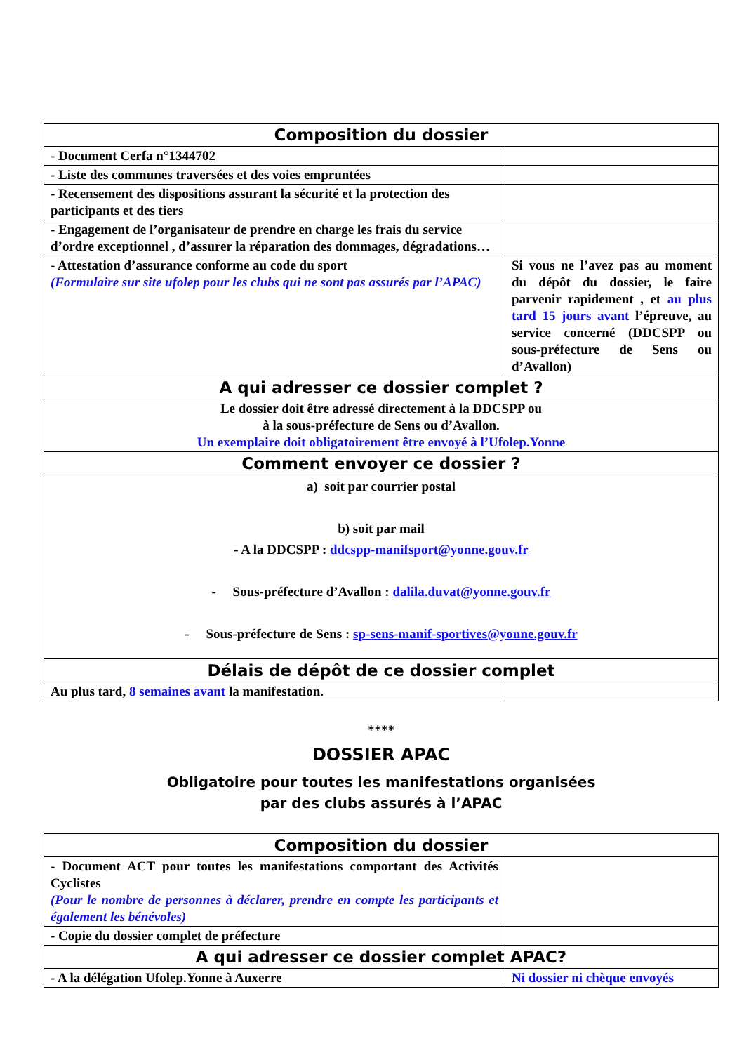| Composition du dossier | |
| - Document Cerfa n°1344702 | |
| - Liste des communes traversées et des voies empruntées | |
| - Recensement des dispositions assurant la sécurité et la protection des participants et des tiers | |
| - Engagement de l’organisateur de prendre en charge les frais du service d’ordre exceptionnel , d’assurer la réparation des dommages, dégradations… | |
| - Attestation d’assurance conforme au code du sport (Formulaire sur site ufolep pour les clubs qui ne sont pas assurés par l’APAC) | Si vous ne l’avez pas au moment du dépôt du dossier, le faire parvenir rapidement , et au plus tard 15 jours avant l’épreuve, au service concerné (DDCSPP ou sous-préfecture de Sens ou d’Avallon) |
| A qui adresser ce dossier complet ? | |
| Le dossier doit être adressé directement à la DDCSPP ou à la sous-préfecture de Sens ou d’Avallon. Un exemplaire doit obligatoirement être envoyé à l’Ufolep.Yonne | |
| Comment envoyer ce dossier ? | |
| a) soit par courrier postal b) soit par mail - A la DDCSPP : ddcspp-manifsport@yonne.gouv.fr - Sous-préfecture d’Avallon : dalila.duvat@yonne.gouv.fr - Sous-préfecture de Sens : sp-sens-manif-sportives@yonne.gouv.fr | |
| Délais de dépôt de ce dossier complet | |
| Au plus tard, 8 semaines avant la manifestation. | |
****
DOSSIER APAC
Obligatoire pour toutes les manifestations organisées
par des clubs assurés à l’APAC
| Composition du dossier | |
| - Document ACT pour toutes les manifestations comportant des Activités Cyclistes (Pour le nombre de personnes à déclarer, prendre en compte les participants et également les bénévoles) | |
| - Copie du dossier complet de préfecture | |
| A qui adresser ce dossier complet APAC? | |
| - A la délégation Ufolep.Yonne à Auxerre | Ni dossier ni chèque envoyés |